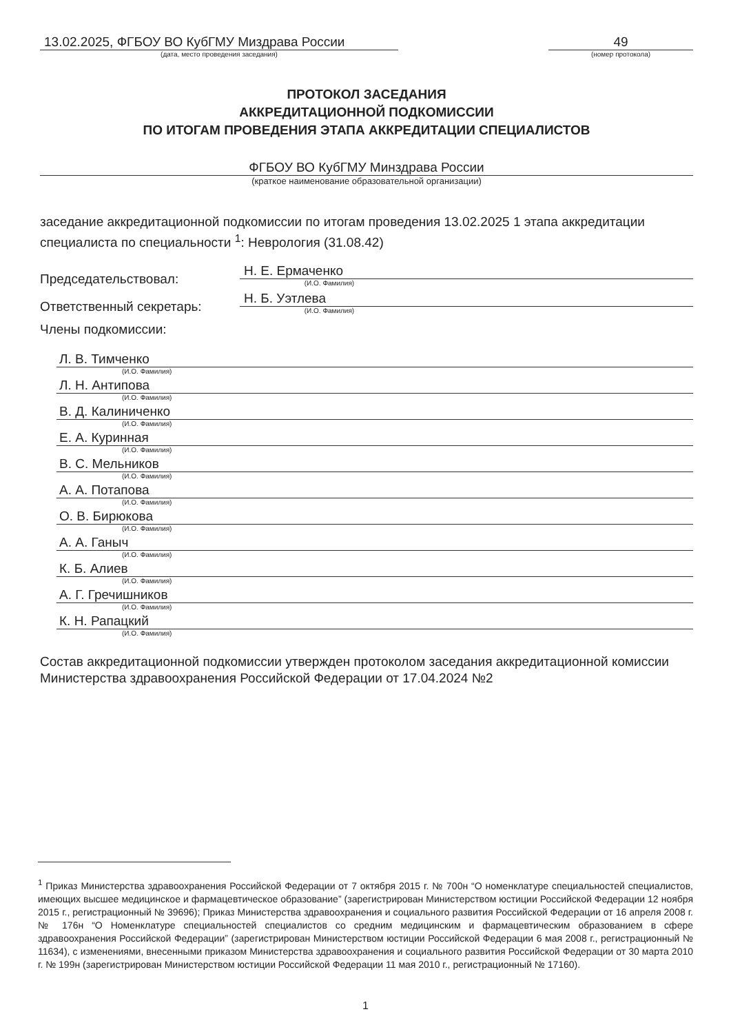13.02.2025, ФГБОУ ВО КубГМУ Миздрава России
(дата, место проведения заседания)
49
(номер протокола)
ПРОТОКОЛ ЗАСЕДАНИЯ
АККРЕДИТАЦИОННОЙ ПОДКОМИССИИ
ПО ИТОГАМ ПРОВЕДЕНИЯ ЭТАПА АККРЕДИТАЦИИ СПЕЦИАЛИСТОВ
ФГБОУ ВО КубГМУ Минздрава России
(краткое наименование образовательной организации)
заседание аккредитационной подкомиссии по итогам проведения 13.02.2025 1 этапа аккредитации специалиста по специальности <sup>1</sup>: Неврология (31.08.42)
Председательствовал:
Н. Е. Ермаченко
(И.О. Фамилия)
Ответственный секретарь:
Н. Б. Уэтлева
(И.О. Фамилия)
Члены подкомиссии:
Л. В. Тимченко
(И.О. Фамилия)
Л. Н. Антипова
(И.О. Фамилия)
В. Д. Калиниченко
(И.О. Фамилия)
Е. А. Куринная
(И.О. Фамилия)
В. С. Мельников
(И.О. Фамилия)
А. А. Потапова
(И.О. Фамилия)
О. В. Бирюкова
(И.О. Фамилия)
А. А. Ганыч
(И.О. Фамилия)
К. Б. Алиев
(И.О. Фамилия)
А. Г. Гречишников
(И.О. Фамилия)
К. Н. Рапацкий
(И.О. Фамилия)
Состав аккредитационной подкомиссии утвержден протоколом заседания аккредитационной комиссии Министерства здравоохранения Российской Федерации от 17.04.2024 №2
<sup>1</sup> Приказ Министерства здравоохранения Российской Федерации от 7 октября 2015 г. № 700н “О номенклатуре специальностей специалистов, имеющих высшее медицинское и фармацевтическое образование” (зарегистрирован Министерством юстиции Российской Федерации 12 ноября 2015 г., регистрационный № 39696); Приказ Министерства здравоохранения и социального развития Российской Федерации от 16 апреля 2008 г. № 176н “О Номенклатуре специальностей специалистов со средним медицинским и фармацевтическим образованием в сфере здравоохранения Российской Федерации” (зарегистрирован Министерством юстиции Российской Федерации 6 мая 2008 г., регистрационный № 11634), с изменениями, внесенными приказом Министерства здравоохранения и социального развития Российской Федерации от 30 марта 2010 г. № 199н (зарегистрирован Министерством юстиции Российской Федерации 11 мая 2010 г., регистрационный № 17160).
1